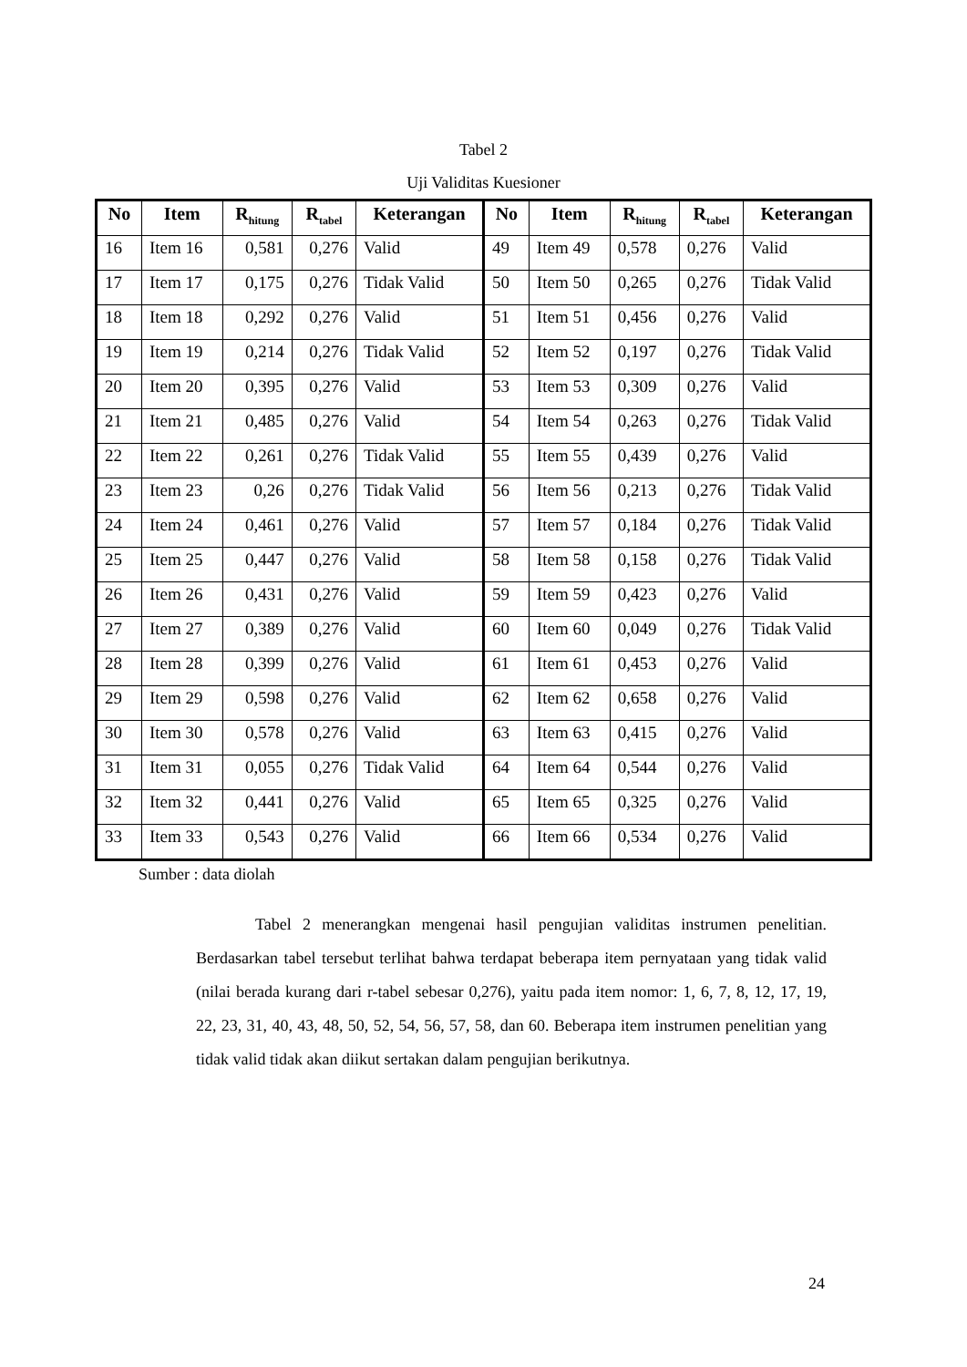Tabel 2
Uji Validitas Kuesioner
| No | Item | R<sub>hitung</sub> | R<sub>tabel</sub> | Keterangan | No | Item | R<sub>hitung</sub> | R<sub>tabel</sub> | Keterangan |
| --- | --- | --- | --- | --- | --- | --- | --- | --- | --- |
| 16 | Item 16 | 0,581 | 0,276 | Valid | 49 | Item 49 | 0,578 | 0,276 | Valid |
| 17 | Item 17 | 0,175 | 0,276 | Tidak Valid | 50 | Item 50 | 0,265 | 0,276 | Tidak Valid |
| 18 | Item 18 | 0,292 | 0,276 | Valid | 51 | Item 51 | 0,456 | 0,276 | Valid |
| 19 | Item 19 | 0,214 | 0,276 | Tidak Valid | 52 | Item 52 | 0,197 | 0,276 | Tidak Valid |
| 20 | Item 20 | 0,395 | 0,276 | Valid | 53 | Item 53 | 0,309 | 0,276 | Valid |
| 21 | Item 21 | 0,485 | 0,276 | Valid | 54 | Item 54 | 0,263 | 0,276 | Tidak Valid |
| 22 | Item 22 | 0,261 | 0,276 | Tidak Valid | 55 | Item 55 | 0,439 | 0,276 | Valid |
| 23 | Item 23 | 0,26 | 0,276 | Tidak Valid | 56 | Item 56 | 0,213 | 0,276 | Tidak Valid |
| 24 | Item 24 | 0,461 | 0,276 | Valid | 57 | Item 57 | 0,184 | 0,276 | Tidak Valid |
| 25 | Item 25 | 0,447 | 0,276 | Valid | 58 | Item 58 | 0,158 | 0,276 | Tidak Valid |
| 26 | Item 26 | 0,431 | 0,276 | Valid | 59 | Item 59 | 0,423 | 0,276 | Valid |
| 27 | Item 27 | 0,389 | 0,276 | Valid | 60 | Item 60 | 0,049 | 0,276 | Tidak Valid |
| 28 | Item 28 | 0,399 | 0,276 | Valid | 61 | Item 61 | 0,453 | 0,276 | Valid |
| 29 | Item 29 | 0,598 | 0,276 | Valid | 62 | Item 62 | 0,658 | 0,276 | Valid |
| 30 | Item 30 | 0,578 | 0,276 | Valid | 63 | Item 63 | 0,415 | 0,276 | Valid |
| 31 | Item 31 | 0,055 | 0,276 | Tidak Valid | 64 | Item 64 | 0,544 | 0,276 | Valid |
| 32 | Item 32 | 0,441 | 0,276 | Valid | 65 | Item 65 | 0,325 | 0,276 | Valid |
| 33 | Item 33 | 0,543 | 0,276 | Valid | 66 | Item 66 | 0,534 | 0,276 | Valid |
Sumber : data diolah
Tabel 2 menerangkan mengenai hasil pengujian validitas instrumen penelitian. Berdasarkan tabel tersebut terlihat bahwa terdapat beberapa item pernyataan yang tidak valid (nilai berada kurang dari r-tabel sebesar 0,276), yaitu pada item nomor: 1, 6, 7, 8, 12, 17, 19, 22, 23, 31, 40, 43, 48, 50, 52, 54, 56, 57, 58, dan 60. Beberapa item instrumen penelitian yang tidak valid tidak akan diikut sertakan dalam pengujian berikutnya.
24